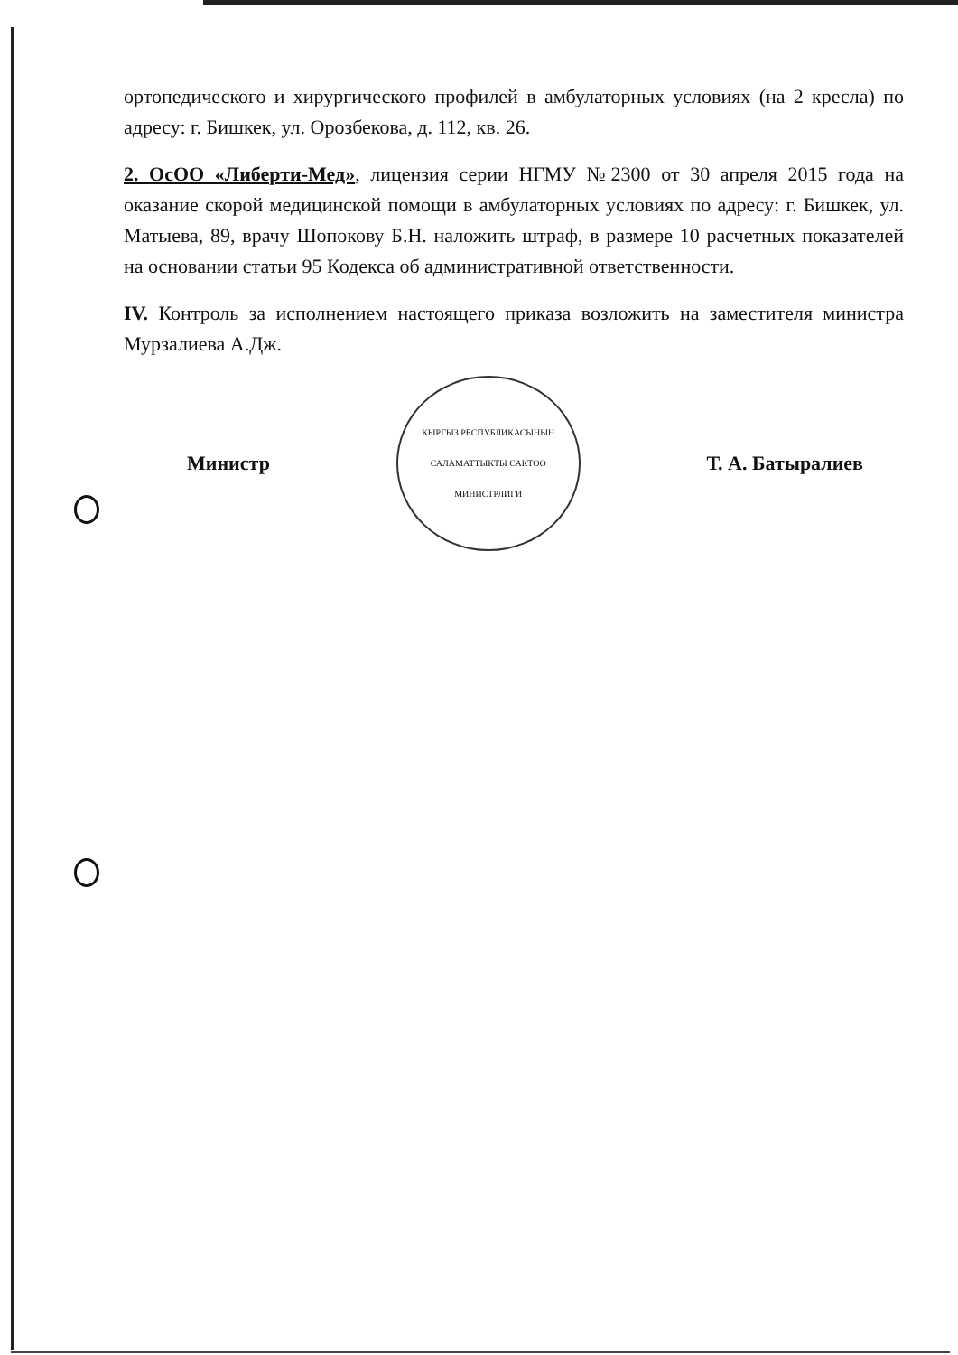ортопедического и хирургического профилей в амбулаторных условиях (на 2 кресла) по адресу: г. Бишкек, ул. Орозбекова, д. 112, кв. 26.
2. ОсОО «Либерти-Мед», лицензия серии НГМУ №2300 от 30 апреля 2015 года на оказание скорой медицинской помощи в амбулаторных условиях по адресу: г. Бишкек, ул. Матыева, 89, врачу Шопокову Б.Н. наложить штраф, в размере 10 расчетных показателей на основании статьи 95 Кодекса об административной ответственности.
IV. Контроль за исполнением настоящего приказа возложить на заместителя министра Мурзалиева А.Дж.
Министр
КЫРГЫЗ РЕСПУБЛИКАСЫНЫН
САЛАМАТТЫКТЫ САКТОО
МИНИСТРЛИГИ
Т. А. Батыралиев